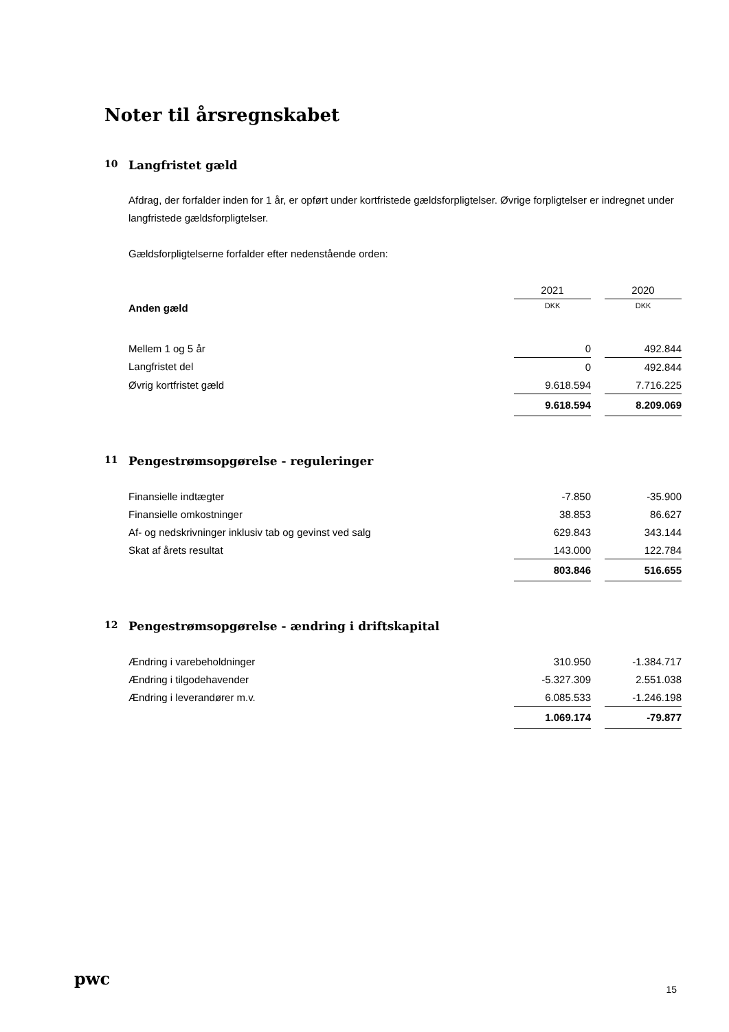Noter til årsregnskabet
10 Langfristet gæld
Afdrag, der forfalder inden for 1 år, er opført under kortfristede gældsforpligtelser. Øvrige forpligtelser er indregnet under langfristede gældsforpligtelser.
Gældsforpligtelserne forfalder efter nedenstående orden:
| | 2021 | | 2020 |
| --- | --- | --- | --- |
| Anden gæld | DKK | | DKK |
| Mellem 1 og 5 år | 0 | | 492.844 |
| Langfristet del | 0 | | 492.844 |
| Øvrig kortfristet gæld | 9.618.594 | | 7.716.225 |
| | 9.618.594 | | 8.209.069 |
11 Pengestrømsopgørelse - reguleringer
| Finansielle indtægter | -7.850 | | -35.900 |
| Finansielle omkostninger | 38.853 | | 86.627 |
| Af- og nedskrivninger inklusiv tab og gevinst ved salg | 629.843 | | 343.144 |
| Skat af årets resultat | 143.000 | | 122.784 |
| | 803.846 | | 516.655 |
12 Pengestrømsopgørelse - ændring i driftskapital
| Ændring i varebeholdninger | 310.950 | | -1.384.717 |
| Ændring i tilgodehavender | -5.327.309 | | 2.551.038 |
| Ændring i leverandører m.v. | 6.085.533 | | -1.246.198 |
| | 1.069.174 | | -79.877 |
pwc
15